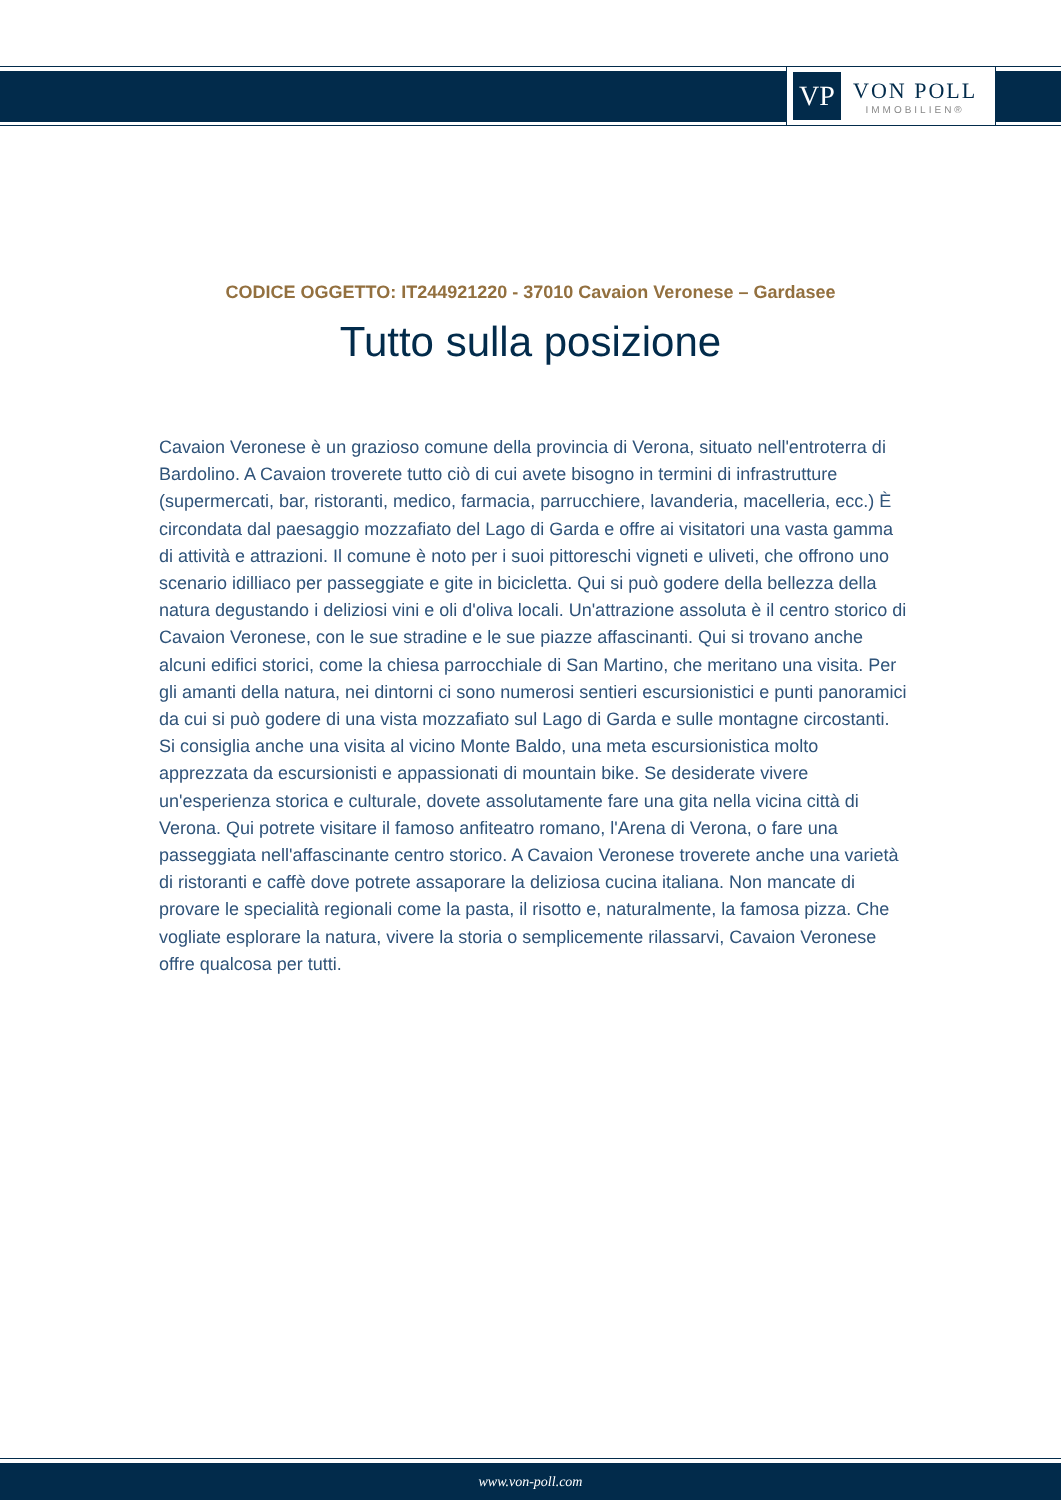VP
VON POLL
IMMOBILIEN®
CODICE OGGETTO: IT244921220 - 37010 Cavaion Veronese – Gardasee
Tutto sulla posizione
Cavaion Veronese è un grazioso comune della provincia di Verona, situato nell'entroterra di Bardolino. A Cavaion troverete tutto ciò di cui avete bisogno in termini di infrastrutture (supermercati, bar, ristoranti, medico, farmacia, parrucchiere, lavanderia, macelleria, ecc.) È circondata dal paesaggio mozzafiato del Lago di Garda e offre ai visitatori una vasta gamma di attività e attrazioni. Il comune è noto per i suoi pittoreschi vigneti e uliveti, che offrono uno scenario idilliaco per passeggiate e gite in bicicletta. Qui si può godere della bellezza della natura degustando i deliziosi vini e oli d'oliva locali. Un'attrazione assoluta è il centro storico di Cavaion Veronese, con le sue stradine e le sue piazze affascinanti. Qui si trovano anche alcuni edifici storici, come la chiesa parrocchiale di San Martino, che meritano una visita. Per gli amanti della natura, nei dintorni ci sono numerosi sentieri escursionistici e punti panoramici da cui si può godere di una vista mozzafiato sul Lago di Garda e sulle montagne circostanti. Si consiglia anche una visita al vicino Monte Baldo, una meta escursionistica molto apprezzata da escursionisti e appassionati di mountain bike. Se desiderate vivere un'esperienza storica e culturale, dovete assolutamente fare una gita nella vicina città di Verona. Qui potrete visitare il famoso anfiteatro romano, l'Arena di Verona, o fare una passeggiata nell'affascinante centro storico. A Cavaion Veronese troverete anche una varietà di ristoranti e caffè dove potrete assaporare la deliziosa cucina italiana. Non mancate di provare le specialità regionali come la pasta, il risotto e, naturalmente, la famosa pizza. Che vogliate esplorare la natura, vivere la storia o semplicemente rilassarvi, Cavaion Veronese offre qualcosa per tutti.
www.von-poll.com